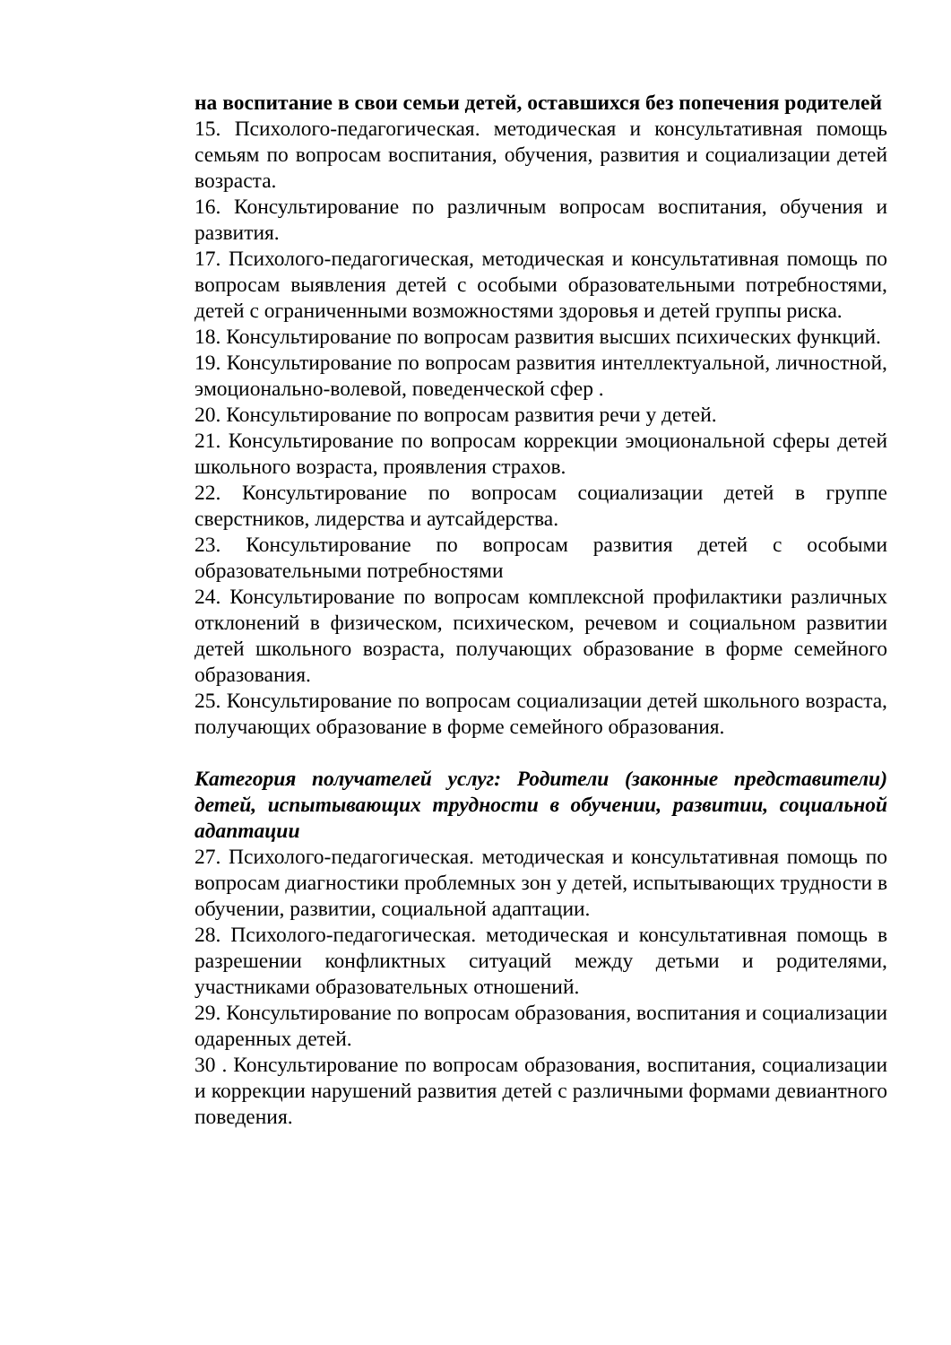на воспитание в свои семьи детей, оставшихся без попечения родителей
15. Психолого-педагогическая. методическая и консультативная помощь семьям по вопросам воспитания, обучения, развития и социализации детей возраста.
16. Консультирование по различным вопросам воспитания, обучения и развития.
17. Психолого-педагогическая, методическая и консультативная помощь по вопросам выявления детей с особыми образовательными потребностями, детей с ограниченными возможностями здоровья и детей группы риска.
18. Консультирование по вопросам развития высших психических функций.
19. Консультирование по вопросам развития интеллектуальной, личностной, эмоционально-волевой, поведенческой сфер .
20. Консультирование по вопросам развития речи у детей.
21. Консультирование по вопросам коррекции эмоциональной сферы детей школьного возраста, проявления страхов.
22. Консультирование по вопросам социализации детей в группе сверстников, лидерства и аутсайдерства.
23. Консультирование по вопросам развития детей с особыми образовательными потребностями
24. Консультирование по вопросам комплексной профилактики различных отклонений в физическом, психическом, речевом и социальном развитии детей школьного возраста, получающих образование в форме семейного образования.
25. Консультирование по вопросам социализации детей школьного возраста, получающих образование в форме семейного образования.
Категория получателей услуг: Родители (законные представители) детей, испытывающих трудности в обучении, развитии, социальной адаптации
27. Психолого-педагогическая. методическая и консультативная помощь по вопросам диагностики проблемных зон у детей, испытывающих трудности в обучении, развитии, социальной адаптации.
28. Психолого-педагогическая. методическая и консультативная помощь в разрешении конфликтных ситуаций между детьми и родителями, участниками образовательных отношений.
29. Консультирование по вопросам образования, воспитания и социализации одаренных детей.
30 . Консультирование по вопросам образования, воспитания, социализации и коррекции нарушений развития детей с различными формами девиантного поведения.